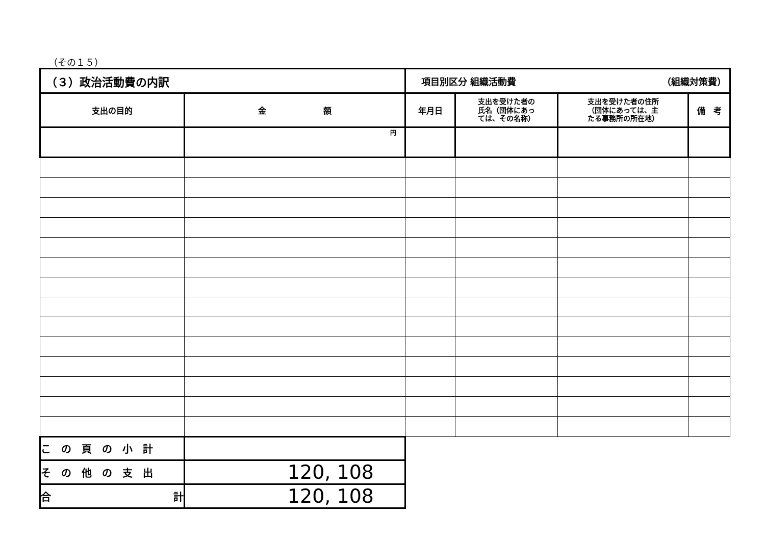（その１５）
| （３）政治活動費の内訳 | | 項目別区分 組織活動費 （組織対策費） | | | |
| 支出の目的 | 金 額 | 年月日 | 支出を受けた者の 氏名（団体にあっ ては、その名称） | 支出を受けた者の住所 （団体にあっては、主 たる事務所の所在地） | 備 考 |
| | 円 | | | | |
| こ の 頁 の 小 計 | | | | | |
| そ の 他 の 支 出 | 120, 108 | | | | |
| 合 計 | 120, 108 | | | | |